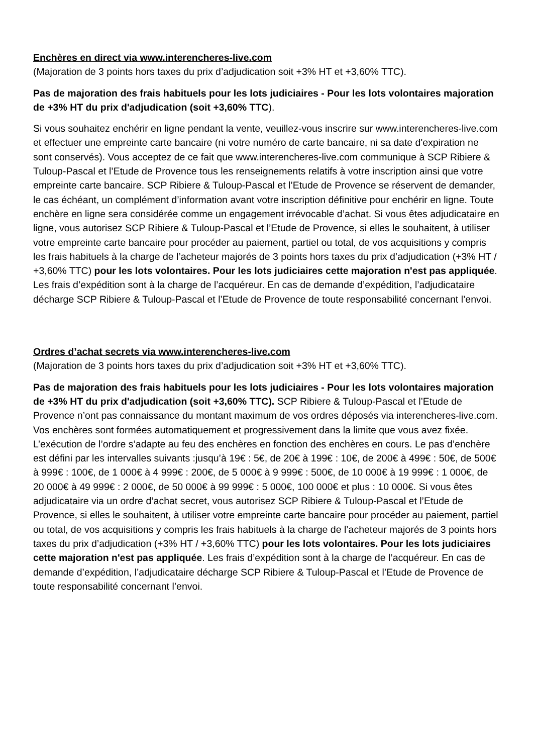Enchères en direct via www.interencheres-live.com
(Majoration de 3 points hors taxes du prix d’adjudication soit +3% HT et +3,60% TTC).
Pas de majoration des frais habituels pour les lots judiciaires - Pour les lots volontaires majoration de +3% HT du prix d'adjudication (soit +3,60% TTC).
Si vous souhaitez enchérir en ligne pendant la vente, veuillez-vous inscrire sur www.interencheres-live.com et effectuer une empreinte carte bancaire (ni votre numéro de carte bancaire, ni sa date d'expiration ne sont conservés). Vous acceptez de ce fait que www.interencheres-live.com communique à SCP Ribiere & Tuloup-Pascal et l’Etude de Provence tous les renseignements relatifs à votre inscription ainsi que votre empreinte carte bancaire. SCP Ribiere & Tuloup-Pascal et l’Etude de Provence se réservent de demander, le cas échéant, un complément d’information avant votre inscription définitive pour enchérir en ligne. Toute enchère en ligne sera considérée comme un engagement irrévocable d’achat. Si vous êtes adjudicataire en ligne, vous autorisez SCP Ribiere & Tuloup-Pascal et l’Etude de Provence, si elles le souhaitent, à utiliser votre empreinte carte bancaire pour procéder au paiement, partiel ou total, de vos acquisitions y compris les frais habituels à la charge de l’acheteur majorés de 3 points hors taxes du prix d’adjudication (+3% HT / +3,60% TTC) pour les lots volontaires. Pour les lots judiciaires cette majoration n'est pas appliquée. Les frais d’expédition sont à la charge de l’acquéreur. En cas de demande d’expédition, l’adjudicataire décharge SCP Ribiere & Tuloup-Pascal et l’Etude de Provence de toute responsabilité concernant l’envoi.
Ordres d’achat secrets via www.interencheres-live.com
(Majoration de 3 points hors taxes du prix d’adjudication soit +3% HT et +3,60% TTC).
Pas de majoration des frais habituels pour les lots judiciaires - Pour les lots volontaires majoration de +3% HT du prix d'adjudication (soit +3,60% TTC). SCP Ribiere & Tuloup-Pascal et l’Etude de Provence n’ont pas connaissance du montant maximum de vos ordres déposés via interencheres-live.com. Vos enchères sont formées automatiquement et progressivement dans la limite que vous avez fixée. L’exécution de l’ordre s’adapte au feu des enchères en fonction des enchères en cours. Le pas d’enchère est défini par les intervalles suivants :jusqu’à 19€ : 5€, de 20€ à 199€ : 10€, de 200€ à 499€ : 50€, de 500€ à 999€ : 100€, de 1 000€ à 4 999€ : 200€, de 5 000€ à 9 999€ : 500€, de 10 000€ à 19 999€ : 1 000€, de 20 000€ à 49 999€ : 2 000€, de 50 000€ à 99 999€ : 5 000€, 100 000€ et plus : 10 000€. Si vous êtes adjudicataire via un ordre d’achat secret, vous autorisez SCP Ribiere & Tuloup-Pascal et l’Etude de Provence, si elles le souhaitent, à utiliser votre empreinte carte bancaire pour procéder au paiement, partiel ou total, de vos acquisitions y compris les frais habituels à la charge de l’acheteur majorés de 3 points hors taxes du prix d’adjudication (+3% HT / +3,60% TTC) pour les lots volontaires. Pour les lots judiciaires cette majoration n'est pas appliquée. Les frais d’expédition sont à la charge de l’acquéreur. En cas de demande d’expédition, l’adjudicataire décharge SCP Ribiere & Tuloup-Pascal et l’Etude de Provence de toute responsabilité concernant l’envoi.